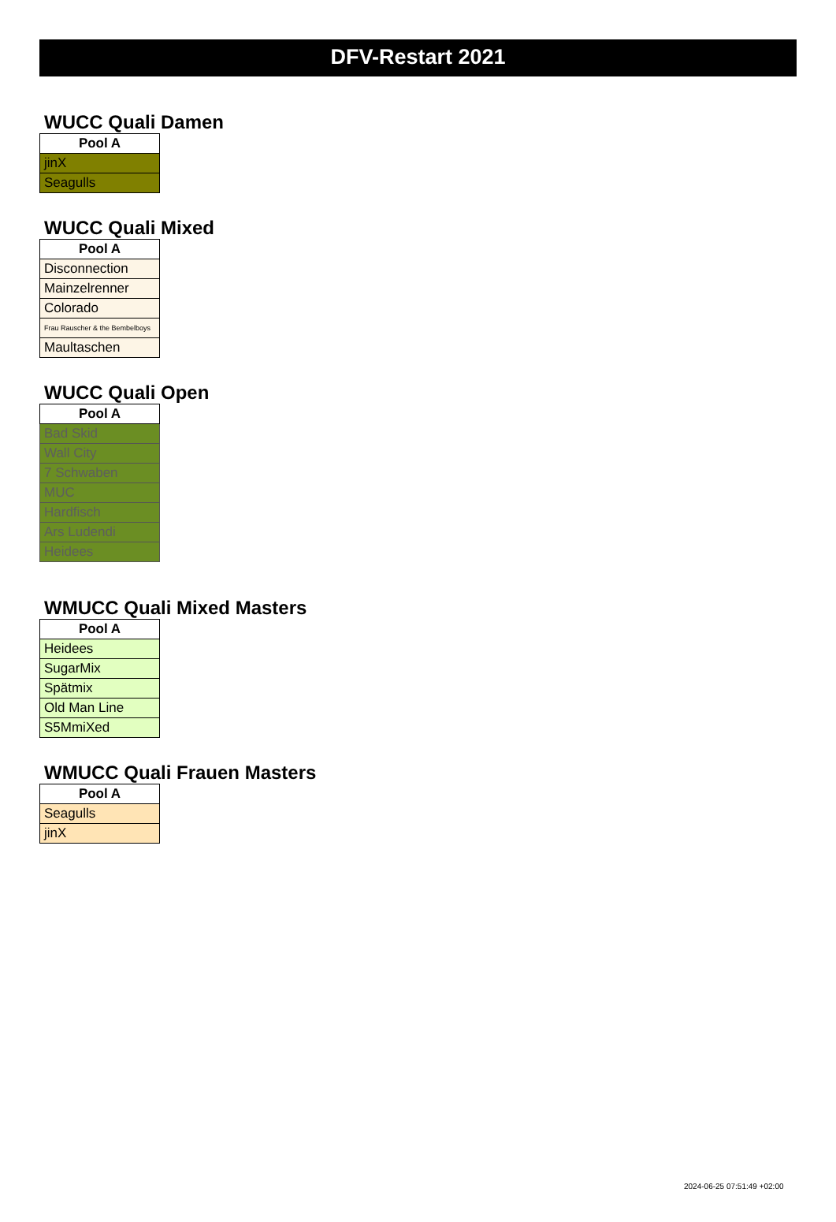DFV-Restart 2021
WUCC Quali Damen
| Pool A |
| --- |
| jinX |
| Seagulls |
WUCC Quali Mixed
| Pool A |
| --- |
| Disconnection |
| Mainzelrenner |
| Colorado |
| Frau Rauscher & the Bembelboys |
| Maultaschen |
WUCC Quali Open
| Pool A |
| --- |
| Bad Skid |
| Wall City |
| 7 Schwaben |
| MUC |
| Hardfisch |
| Ars Ludendi |
| Heidees |
WMUCC Quali Mixed Masters
| Pool A |
| --- |
| Heidees |
| SugarMix |
| Spätmix |
| Old Man Line |
| S5MmiXed |
WMUCC Quali Frauen Masters
| Pool A |
| --- |
| Seagulls |
| jinX |
2024-06-25 07:51:49 +02:00